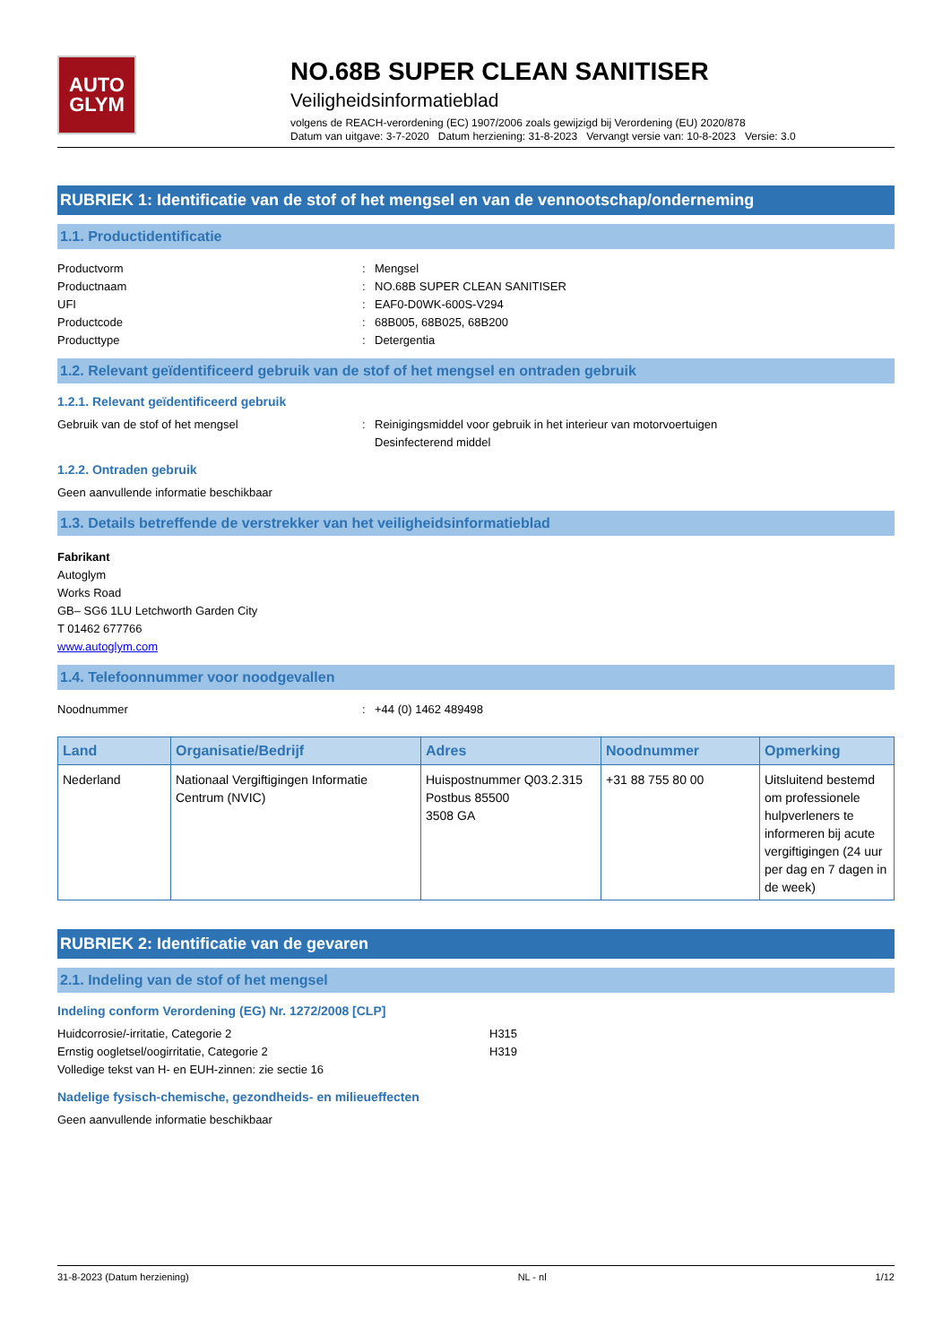AUTO
GLYM
NO.68B SUPER CLEAN SANITISER
Veiligheidsinformatieblad
volgens de REACH-verordening (EC) 1907/2006 zoals gewijzigd bij Verordening (EU) 2020/878
Datum van uitgave: 3-7-2020 Datum herziening: 31-8-2023 Vervangt versie van: 10-8-2023 Versie: 3.0
RUBRIEK 1: Identificatie van de stof of het mengsel en van de vennootschap/onderneming
1.1. Productidentificatie
Productvorm : Mengsel
Productnaam : NO.68B SUPER CLEAN SANITISER
UFI : EAF0-D0WK-600S-V294
Productcode : 68B005, 68B025, 68B200
Producttype : Detergentia
1.2. Relevant geïdentificeerd gebruik van de stof of het mengsel en ontraden gebruik
1.2.1. Relevant geïdentificeerd gebruik
Gebruik van de stof of het mengsel : Reinigingsmiddel voor gebruik in het interieur van motorvoertuigen
Desinfecterend middel
1.2.2. Ontraden gebruik
Geen aanvullende informatie beschikbaar
1.3. Details betreffende de verstrekker van het veiligheidsinformatieblad
Fabrikant
Autoglym
Works Road
GB– SG6 1LU Letchworth Garden City
T 01462 677766
www.autoglym.com
1.4. Telefoonnummer voor noodgevallen
Noodnummer : +44 (0) 1462 489498
| Land | Organisatie/Bedrijf | Adres | Noodnummer | Opmerking |
| --- | --- | --- | --- | --- |
| Nederland | Nationaal Vergiftigingen Informatie Centrum (NVIC) | Huispostnummer Q03.2.315 Postbus 85500 3508 GA | +31 88 755 80 00 | Uitsluitend bestemd om professionele hulpverleners te informeren bij acute vergiftigingen (24 uur per dag en 7 dagen in de week) |
RUBRIEK 2: Identificatie van de gevaren
2.1. Indeling van de stof of het mengsel
Indeling conform Verordening (EG) Nr. 1272/2008 [CLP]
Huidcorrosie/-irritatie, Categorie 2 H315
Ernstig oogletsel/oogirritatie, Categorie 2 H319
Volledige tekst van H- en EUH-zinnen: zie sectie 16
Nadelige fysisch-chemische, gezondheids- en milieueffecten
Geen aanvullende informatie beschikbaar
31-8-2023 (Datum herziening) NL - nl 1/12